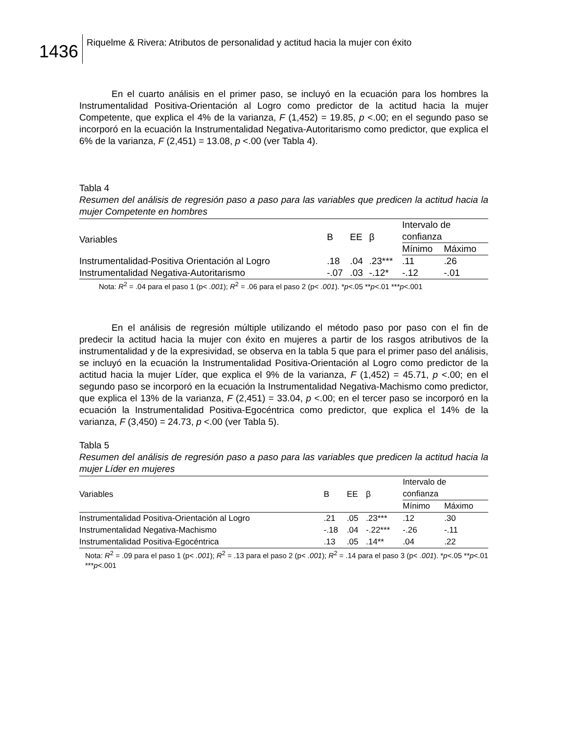1436
Riquelme & Rivera: Atributos de personalidad y actitud hacia la mujer con éxito
En el cuarto análisis en el primer paso, se incluyó en la ecuación para los hombres la Instrumentalidad Positiva-Orientación al Logro como predictor de la actitud hacia la mujer Competente, que explica el 4% de la varianza, F (1,452) = 19.85, p <.00; en el segundo paso se incorporó en la ecuación la Instrumentalidad Negativa-Autoritarismo como predictor, que explica el 6% de la varianza, F (2,451) = 13.08, p <.00 (ver Tabla 4).
Tabla 4
Resumen del análisis de regresión paso a paso para las variables que predicen la actitud hacia la mujer Competente en hombres
| Variables | B | EE | β | Intervalo de confianza | |
| --- | --- | --- | --- | --- | --- |
| | | | | Mínimo | Máximo |
| Instrumentalidad-Positiva Orientación al Logro | .18 | .04 | .23*** | .11 | .26 |
| Instrumentalidad Negativa-Autoritarismo | -.07 | .03 | -.12* | -.12 | -.01 |
Nota: R<sup>2</sup> = .04 para el paso 1 (p< .001); R<sup>2</sup> = .06 para el paso 2 (p< .001). *p<.05 **p<.01 ***p<.001
En el análisis de regresión múltiple utilizando el método paso por paso con el fin de predecir la actitud hacia la mujer con éxito en mujeres a partir de los rasgos atributivos de la instrumentalidad y de la expresividad, se observa en la tabla 5 que para el primer paso del análisis, se incluyó en la ecuación la Instrumentalidad Positiva-Orientación al Logro como predictor de la actitud hacia la mujer Líder, que explica el 9% de la varianza, F (1,452) = 45.71, p <.00; en el segundo paso se incorporó en la ecuación la Instrumentalidad Negativa-Machismo como predictor, que explica el 13% de la varianza, F (2,451) = 33.04, p <.00; en el tercer paso se incorporó en la ecuación la Instrumentalidad Positiva-Egocéntrica como predictor, que explica el 14% de la varianza, F (3,450) = 24.73, p <.00 (ver Tabla 5).
Tabla 5
Resumen del análisis de regresión paso a paso para las variables que predicen la actitud hacia la mujer Líder en mujeres
| Variables | B | EE | β | Intervalo de confianza | |
| --- | --- | --- | --- | --- | --- |
| | | | | Mínimo | Máximo |
| Instrumentalidad Positiva-Orientación al Logro | .21 | .05 | .23*** | .12 | .30 |
| Instrumentalidad Negativa-Machismo | -.18 | .04 | -.22*** | -.26 | -.11 |
| Instrumentalidad Positiva-Egocéntrica | .13 | .05 | .14** | .04 | .22 |
Nota: R<sup>2</sup> = .09 para el paso 1 (p< .001); R<sup>2</sup> = .13 para el paso 2 (p< .001); R<sup>2</sup> = .14 para el paso 3 (p< .001). *p<.05 **p<.01 ***p<.001